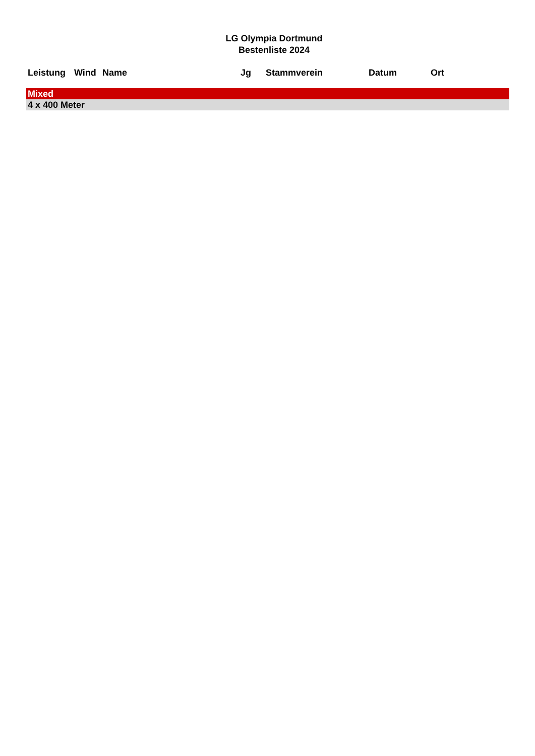LG Olympia Dortmund
Bestenliste 2024
| Leistung | Wind | Name | Jg | Stammverein | Datum | Ort |
| --- | --- | --- | --- | --- | --- | --- |
| Mixed | | | | | | |
| 4 x 400 Meter | | | | | | |